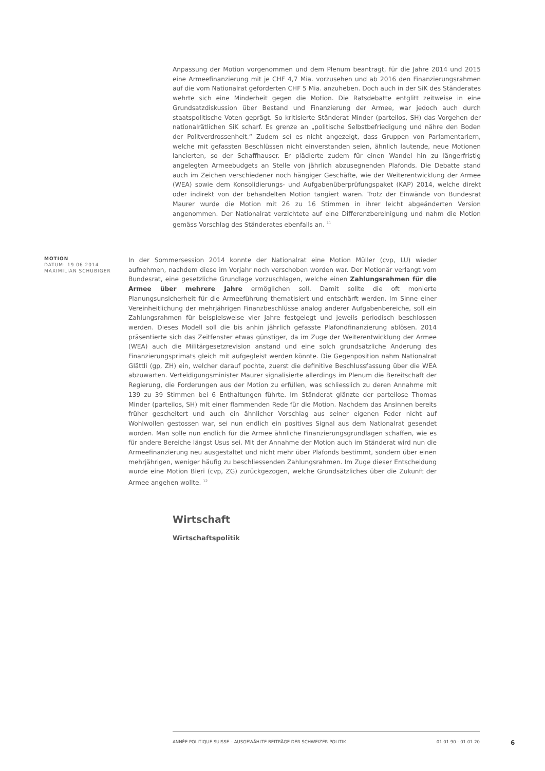Anpassung der Motion vorgenommen und dem Plenum beantragt, für die Jahre 2014 und 2015 eine Armeefinanzierung mit je CHF 4,7 Mia. vorzusehen und ab 2016 den Finanzierungsrahmen auf die vom Nationalrat geforderten CHF 5 Mia. anzuheben. Doch auch in der SiK des Ständerates wehrte sich eine Minderheit gegen die Motion. Die Ratsdebatte entglitt zeitweise in eine Grundsatzdiskussion über Bestand und Finanzierung der Armee, war jedoch auch durch staatspolitische Voten geprägt. So kritisierte Ständerat Minder (parteilos, SH) das Vorgehen der nationalrätlichen SiK scharf. Es grenze an „politische Selbstbefriedigung und nähre den Boden der Politverdrossenheit.“ Zudem sei es nicht angezeigt, dass Gruppen von Parlamentariern, welche mit gefassten Beschlüssen nicht einverstanden seien, ähnlich lautende, neue Motionen lancierten, so der Schaffhauser. Er plädierte zudem für einen Wandel hin zu längerfristig angelegten Armeebudgets an Stelle von jährlich abzusegnenden Plafonds. Die Debatte stand auch im Zeichen verschiedener noch hängiger Geschäfte, wie der Weiterentwicklung der Armee (WEA) sowie dem Konsolidierungs- und Aufgabenüberprüfungspaket (KAP) 2014, welche direkt oder indirekt von der behandelten Motion tangiert waren. Trotz der Einwände von Bundesrat Maurer wurde die Motion mit 26 zu 16 Stimmen in ihrer leicht abgeänderten Version angenommen. Der Nationalrat verzichtete auf eine Differenzbereinigung und nahm die Motion gemäss Vorschlag des Ständerates ebenfalls an. <sup>11</sup>
MOTION
DATUM: 19.06.2014
MAXIMILIAN SCHUBIGER
In der Sommersession 2014 konnte der Nationalrat eine Motion Müller (cvp, LU) wieder aufnehmen, nachdem diese im Vorjahr noch verschoben worden war. Der Motionär verlangt vom Bundesrat, eine gesetzliche Grundlage vorzuschlagen, welche einen Zahlungsrahmen für die Armee über mehrere Jahre ermöglichen soll. Damit sollte die oft monierte Planungsunsicherheit für die Armeeführung thematisiert und entschärft werden. Im Sinne einer Vereinheitlichung der mehrjährigen Finanzbeschlüsse analog anderer Aufgabenbereiche, soll ein Zahlungsrahmen für beispielsweise vier Jahre festgelegt und jeweils periodisch beschlossen werden. Dieses Modell soll die bis anhin jährlich gefasste Plafondfinanzierung ablösen. 2014 präsentierte sich das Zeitfenster etwas günstiger, da im Zuge der Weiterentwicklung der Armee (WEA) auch die Militärgesetzrevision anstand und eine solch grundsätzliche Änderung des Finanzierungsprimats gleich mit aufgegleist werden könnte. Die Gegenposition nahm Nationalrat Glättli (gp, ZH) ein, welcher darauf pochte, zuerst die definitive Beschlussfassung über die WEA abzuwarten. Verteidigungsminister Maurer signalisierte allerdings im Plenum die Bereitschaft der Regierung, die Forderungen aus der Motion zu erfüllen, was schliesslich zu deren Annahme mit 139 zu 39 Stimmen bei 6 Enthaltungen führte. Im Ständerat glänzte der parteilose Thomas Minder (parteilos, SH) mit einer flammenden Rede für die Motion. Nachdem das Ansinnen bereits früher gescheitert und auch ein ähnlicher Vorschlag aus seiner eigenen Feder nicht auf Wohlwollen gestossen war, sei nun endlich ein positives Signal aus dem Nationalrat gesendet worden. Man solle nun endlich für die Armee ähnliche Finanzierungsgrundlagen schaffen, wie es für andere Bereiche längst Usus sei. Mit der Annahme der Motion auch im Ständerat wird nun die Armeefinanzierung neu ausgestaltet und nicht mehr über Plafonds bestimmt, sondern über einen mehrjährigen, weniger häufig zu beschliessenden Zahlungsrahmen. Im Zuge dieser Entscheidung wurde eine Motion Bieri (cvp, ZG) zurückgezogen, welche Grundsätzliches über die Zukunft der Armee angehen wollte. <sup>12</sup>
Wirtschaft
Wirtschaftspolitik
ANNÉE POLITIQUE SUISSE – AUSGEWÄHLTE BEITRÄGE DER SCHWEIZER POLITIK 01.01.90 - 01.01.20
6